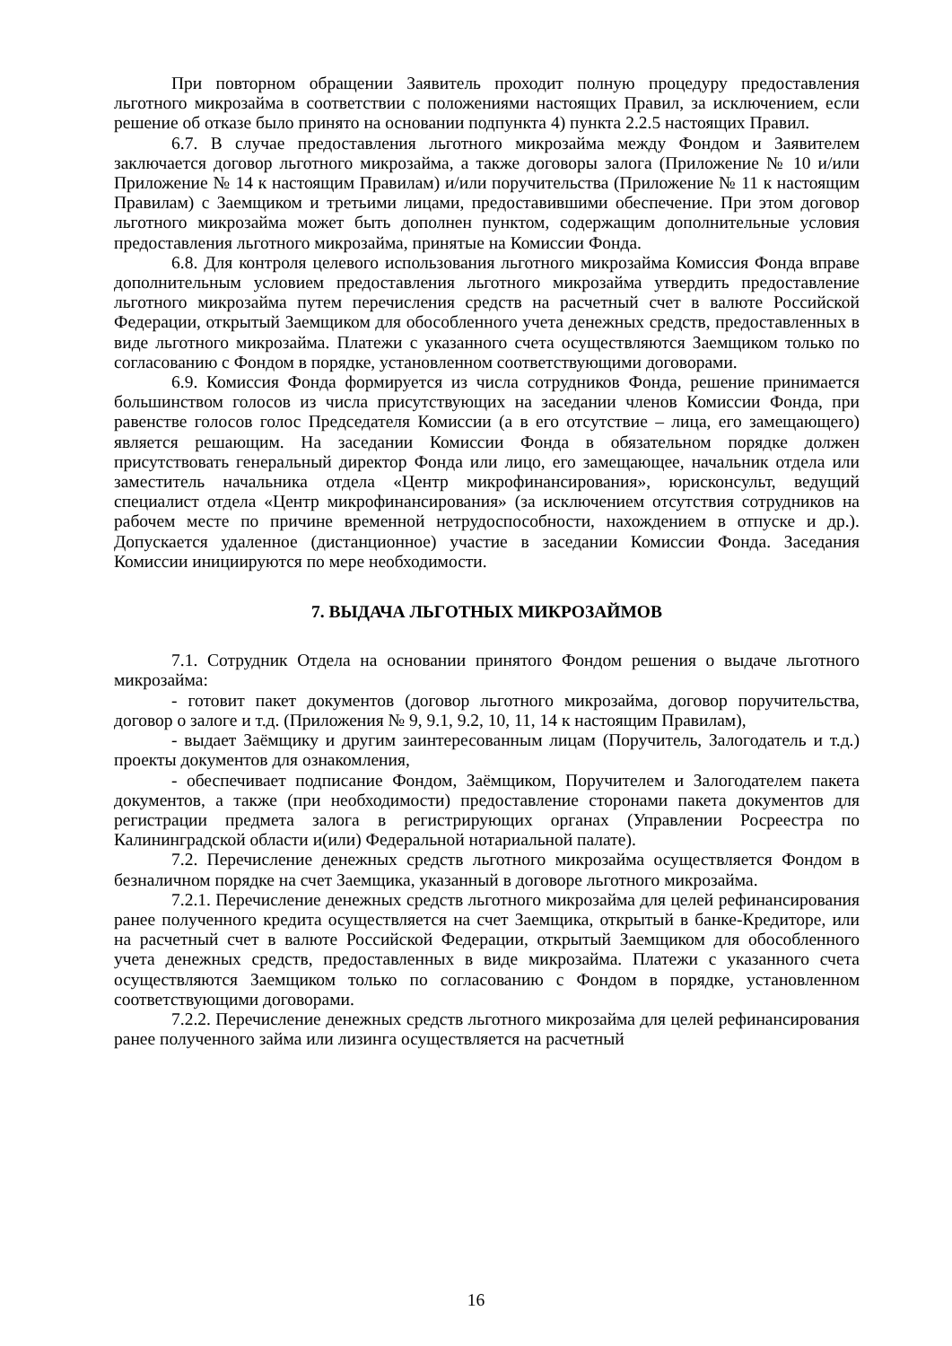При повторном обращении Заявитель проходит полную процедуру предоставления льготного микрозайма в соответствии с положениями настоящих Правил, за исключением, если решение об отказе было принято на основании подпункта 4) пункта 2.2.5 настоящих Правил.
6.7. В случае предоставления льготного микрозайма между Фондом и Заявителем заключается договор льготного микрозайма, а также договоры залога (Приложение № 10 и/или Приложение № 14 к настоящим Правилам) и/или поручительства (Приложение № 11 к настоящим Правилам) с Заемщиком и третьими лицами, предоставившими обеспечение. При этом договор льготного микрозайма может быть дополнен пунктом, содержащим дополнительные условия предоставления льготного микрозайма, принятые на Комиссии Фонда.
6.8. Для контроля целевого использования льготного микрозайма Комиссия Фонда вправе дополнительным условием предоставления льготного микрозайма утвердить предоставление льготного микрозайма путем перечисления средств на расчетный счет в валюте Российской Федерации, открытый Заемщиком для обособленного учета денежных средств, предоставленных в виде льготного микрозайма. Платежи с указанного счета осуществляются Заемщиком только по согласованию с Фондом в порядке, установленном соответствующими договорами.
6.9. Комиссия Фонда формируется из числа сотрудников Фонда, решение принимается большинством голосов из числа присутствующих на заседании членов Комиссии Фонда, при равенстве голосов голос Председателя Комиссии (а в его отсутствие – лица, его замещающего) является решающим. На заседании Комиссии Фонда в обязательном порядке должен присутствовать генеральный директор Фонда или лицо, его замещающее, начальник отдела или заместитель начальника отдела «Центр микрофинансирования», юрисконсульт, ведущий специалист отдела «Центр микрофинансирования» (за исключением отсутствия сотрудников на рабочем месте по причине временной нетрудоспособности, нахождением в отпуске и др.). Допускается удаленное (дистанционное) участие в заседании Комиссии Фонда. Заседания Комиссии инициируются по мере необходимости.
7. ВЫДАЧА ЛЬГОТНЫХ МИКРОЗАЙМОВ
7.1. Сотрудник Отдела на основании принятого Фондом решения о выдаче льготного микрозайма:
- готовит пакет документов (договор льготного микрозайма, договор поручительства, договор о залоге и т.д. (Приложения № 9, 9.1, 9.2, 10, 11, 14 к настоящим Правилам),
- выдает Заёмщику и другим заинтересованным лицам (Поручитель, Залогодатель и т.д.) проекты документов для ознакомления,
- обеспечивает подписание Фондом, Заёмщиком, Поручителем и Залогодателем пакета документов, а также (при необходимости) предоставление сторонами пакета документов для регистрации предмета залога в регистрирующих органах (Управлении Росреестра по Калининградской области и(или) Федеральной нотариальной палате).
7.2. Перечисление денежных средств льготного микрозайма осуществляется Фондом в безналичном порядке на счет Заемщика, указанный в договоре льготного микрозайма.
7.2.1. Перечисление денежных средств льготного микрозайма для целей рефинансирования ранее полученного кредита осуществляется на счет Заемщика, открытый в банке-Кредиторе, или на расчетный счет в валюте Российской Федерации, открытый Заемщиком для обособленного учета денежных средств, предоставленных в виде микрозайма. Платежи с указанного счета осуществляются Заемщиком только по согласованию с Фондом в порядке, установленном соответствующими договорами.
7.2.2. Перечисление денежных средств льготного микрозайма для целей рефинансирования ранее полученного займа или лизинга осуществляется на расчетный
16